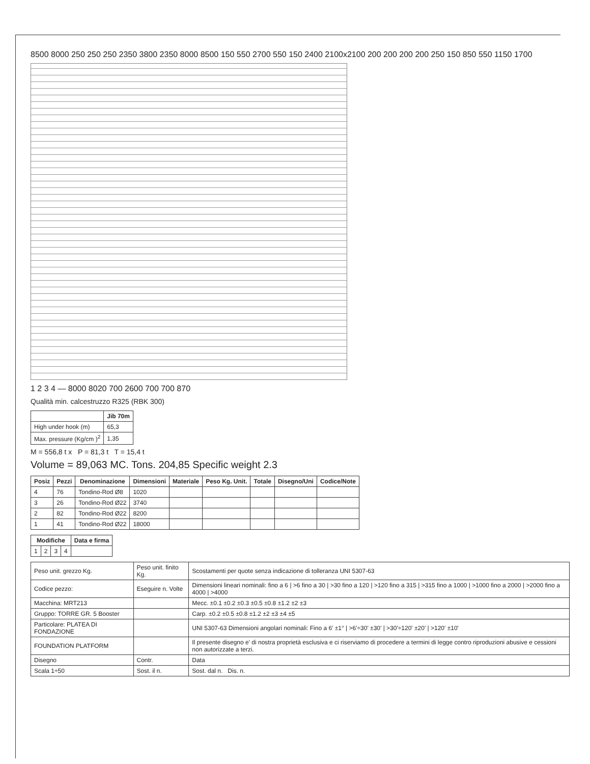8500 8000 250 250 250 2350 3800 2350 8000 8500 150 550 2700 550 150 2400 2100x2100 200 200 200 200 250 150 850 550 1150 1700
1 2 3 4 — 8000 8020 700 2600 700 700 870
Qualità min. calcestruzzo R325 (RBK 300)
| | Jib 70m |
| --- | --- |
| High under hook (m) | 65,3 |
| Max. pressure (Kg/cm )<sup>2</sup> | 1,35 |
M = 556,8 t x P = 81,3 t T = 15,4 t
Volume = 89,063 MC. Tons. 204,85 Specific weight 2.3
| Posiz | Pezzi | Denominazione | Dimensioni | Materiale | Peso Kg. Unit. | Totale | Disegno/Uni | Codice/Note |
| --- | --- | --- | --- | --- | --- | --- | --- | --- |
| 4 | 76 | Tondino-Rod Ø8 | 1020 | | | | | |
| 3 | 26 | Tondino-Rod Ø22 | 3740 | | | | | |
| 2 | 82 | Tondino-Rod Ø22 | 8200 | | | | | |
| 1 | 41 | Tondino-Rod Ø22 | 18000 | | | | | |
| Modifiche | | | | Data e firma |
| --- | --- | --- | --- | --- |
| 1 | 2 | 3 | 4 | |
| Peso unit. grezzo Kg. | Peso unit. finito Kg. | Scostamenti per quote senza indicazione di tolleranza UNI 5307-63 |
| Codice pezzo: | Eseguire n. Volte | Dimensioni lineari nominali: fino a 6 / >6 fino a 30 / >30 fino a 120 / >120 fino a 315 / >315 fino a 1000 / >1000 fino a 2000 / >2000 fino a 4000 / >4000 |
| Macchina: MRT213 | | Mecc. ±0.1 ±0.2 ±0.3 ±0.5 ±0.8 ±1.2 ±2 ±3 |
| Gruppo: TORRE GR. 5 Booster | | Carp. ±0.2 ±0.5 ±0.8 ±1.2 ±2 ±3 ±4 ±5 |
| Particolare: PLATEA DI FONDAZIONE | | UNI 5307-63 Dimensioni angolari nominali: Fino a 6' ±1° / >6'÷30' ±30' / >30'÷120' ±20' / >120' ±10' |
| FOUNDATION PLATFORM | | Il presente disegno e' di nostra proprietà esclusiva e ci riserviamo di procedere a termini di legge contro riproduzioni abusive e cessioni non autorizzate a terzi. |
| Disegno | Contr. | Data |
| Scala 1÷50 | Sost. il n. | Sost. dal n. Dis. n. |